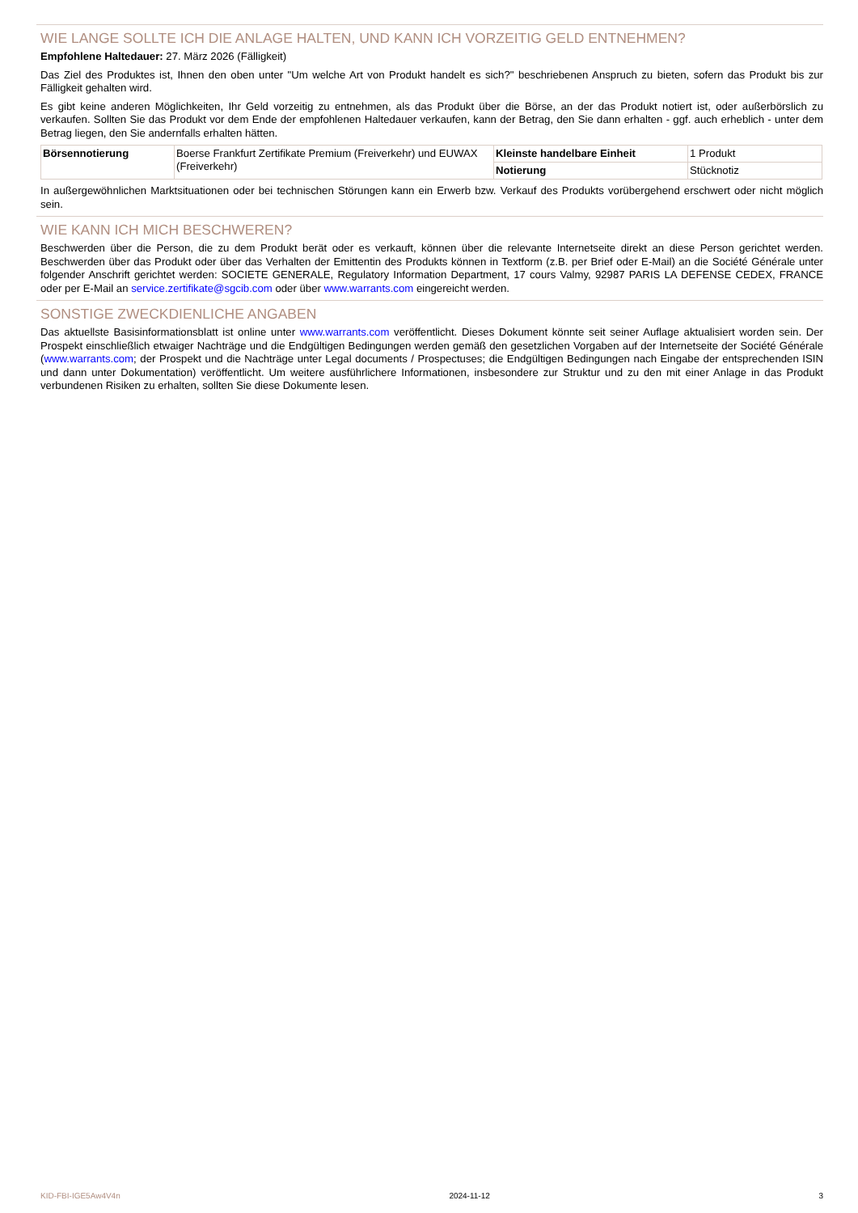WIE LANGE SOLLTE ICH DIE ANLAGE HALTEN, UND KANN ICH VORZEITIG GELD ENTNEHMEN?
Empfohlene Haltedauer: 27. März 2026 (Fälligkeit)
Das Ziel des Produktes ist, Ihnen den oben unter "Um welche Art von Produkt handelt es sich?" beschriebenen Anspruch zu bieten, sofern das Produkt bis zur Fälligkeit gehalten wird.
Es gibt keine anderen Möglichkeiten, Ihr Geld vorzeitig zu entnehmen, als das Produkt über die Börse, an der das Produkt notiert ist, oder außerbörslich zu verkaufen. Sollten Sie das Produkt vor dem Ende der empfohlenen Haltedauer verkaufen, kann der Betrag, den Sie dann erhalten - ggf. auch erheblich - unter dem Betrag liegen, den Sie andernfalls erhalten hätten.
| Börsennotierung | Boerse Frankfurt Zertifikate Premium (Freiverkehr) und EUWAX (Freiverkehr) | Kleinste handelbare Einheit | 1 Produkt |
| | | Notierung | Stücknotiz |
In außergewöhnlichen Marktsituationen oder bei technischen Störungen kann ein Erwerb bzw. Verkauf des Produkts vorübergehend erschwert oder nicht möglich sein.
WIE KANN ICH MICH BESCHWEREN?
Beschwerden über die Person, die zu dem Produkt berät oder es verkauft, können über die relevante Internetseite direkt an diese Person gerichtet werden. Beschwerden über das Produkt oder über das Verhalten der Emittentin des Produkts können in Textform (z.B. per Brief oder E-Mail) an die Société Générale unter folgender Anschrift gerichtet werden: SOCIETE GENERALE, Regulatory Information Department, 17 cours Valmy, 92987 PARIS LA DEFENSE CEDEX, FRANCE oder per E-Mail an service.zertifikate@sgcib.com oder über www.warrants.com eingereicht werden.
SONSTIGE ZWECKDIENLICHE ANGABEN
Das aktuellste Basisinformationsblatt ist online unter www.warrants.com veröffentlicht. Dieses Dokument könnte seit seiner Auflage aktualisiert worden sein. Der Prospekt einschließlich etwaiger Nachträge und die Endgültigen Bedingungen werden gemäß den gesetzlichen Vorgaben auf der Internetseite der Société Générale (www.warrants.com; der Prospekt und die Nachträge unter Legal documents / Prospectuses; die Endgültigen Bedingungen nach Eingabe der entsprechenden ISIN und dann unter Dokumentation) veröffentlicht. Um weitere ausführlichere Informationen, insbesondere zur Struktur und zu den mit einer Anlage in das Produkt verbundenen Risiken zu erhalten, sollten Sie diese Dokumente lesen.
KID-FBI-IGE5Aw4V4n 2024-11-12 3